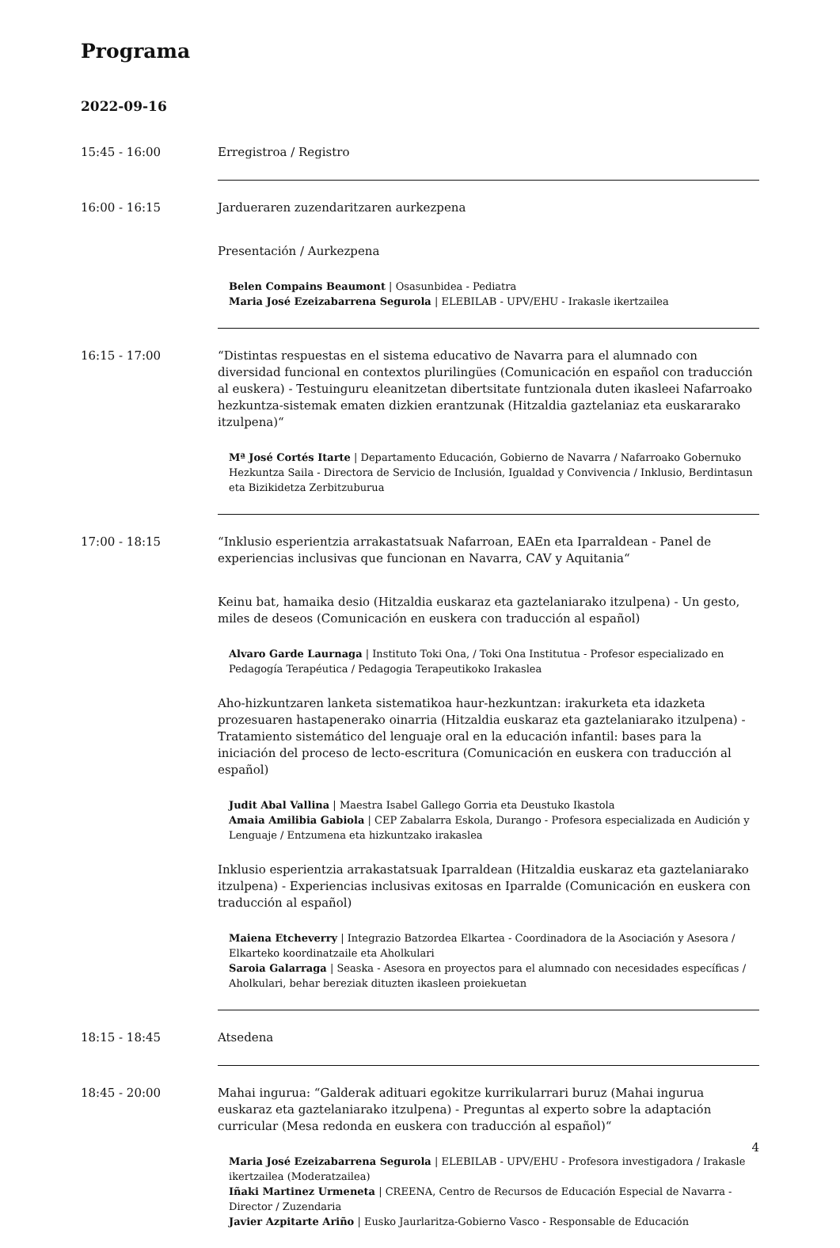Programa
2022-09-16
15:45 - 16:00 Erregistroa / Registro
16:00 - 16:15 Jardueraren zuzendaritzaren aurkezpena
Presentación / Aurkezpena
Belen Compains Beaumont | Osasunbidea - Pediatra
Maria José Ezeizabarrena Segurola | ELEBILAB - UPV/EHU - Irakasle ikertzailea
16:15 - 17:00 “Distintas respuestas en el sistema educativo de Navarra para el alumnado con diversidad funcional en contextos plurilingües (Comunicación en español con traducción al euskera) - Testuinguru eleanitzetan dibertsitate funtzionala duten ikasleei Nafarroako hezkuntza-sistemak ematen dizkien erantzunak (Hitzaldia gaztelaniaz eta euskararako itzulpena)“
Mª José Cortés Itarte | Departamento Educación, Gobierno de Navarra / Nafarroako Gobernuko Hezkuntza Saila - Directora de Servicio de Inclusión, Igualdad y Convivencia / Inklusio, Berdintasun eta Bizikidetza Zerbitzuburua
17:00 - 18:15 “Inklusio esperientzia arrakastatsuak Nafarroan, EAEn eta Iparraldean - Panel de experiencias inclusivas que funcionan en Navarra, CAV y Aquitania“
Keinu bat, hamaika desio (Hitzaldia euskaraz eta gaztelaniarako itzulpena) - Un gesto, miles de deseos (Comunicación en euskera con traducción al español)
Alvaro Garde Laurnaga | Instituto Toki Ona, / Toki Ona Institutua - Profesor especializado en Pedagogía Terapéutica / Pedagogia Terapeutikoko Irakaslea
Aho-hizkuntzaren lanketa sistematikoa haur-hezkuntzan: irakurketa eta idazketa prozesuaren hastapenerako oinarria (Hitzaldia euskaraz eta gaztelaniarako itzulpena) - Tratamiento sistemático del lenguaje oral en la educación infantil: bases para la iniciación del proceso de lecto-escritura (Comunicación en euskera con traducción al español)
Judit Abal Vallina | Maestra Isabel Gallego Gorria eta Deustuko Ikastola
Amaia Amilibia Gabiola | CEP Zabalarra Eskola, Durango - Profesora especializada en Audición y Lenguaje / Entzumena eta hizkuntzako irakaslea
Inklusio esperientzia arrakastatsuak Iparraldean (Hitzaldia euskaraz eta gaztelaniarako itzulpena) - Experiencias inclusivas exitosas en Iparralde (Comunicación en euskera con traducción al español)
Maiena Etcheverry | Integrazio Batzordea Elkartea - Coordinadora de la Asociación y Asesora / Elkarteko koordinatzaile eta Aholkulari
Saroia Galarraga | Seaska - Asesora en proyectos para el alumnado con necesidades específicas / Aholkulari, behar bereziak dituzten ikasleen proiekuetan
18:15 - 18:45 Atsedena
18:45 - 20:00 Mahai ingurua: “Galderak adituari egokitze kurrikularrari buruz (Mahai ingurua euskaraz eta gaztelaniarako itzulpena) - Preguntas al experto sobre la adaptación curricular (Mesa redonda en euskera con traducción al español)“
Maria José Ezeizabarrena Segurola | ELEBILAB - UPV/EHU - Profesora investigadora / Irakasle ikertzailea (Moderatzailea)
Iñaki Martinez Urmeneta | CREENA, Centro de Recursos de Educación Especial de Navarra - Director / Zuzendaria
Javier Azpitarte Ariño | Eusko Jaurlaritza-Gobierno Vasco - Responsable de Educación
4